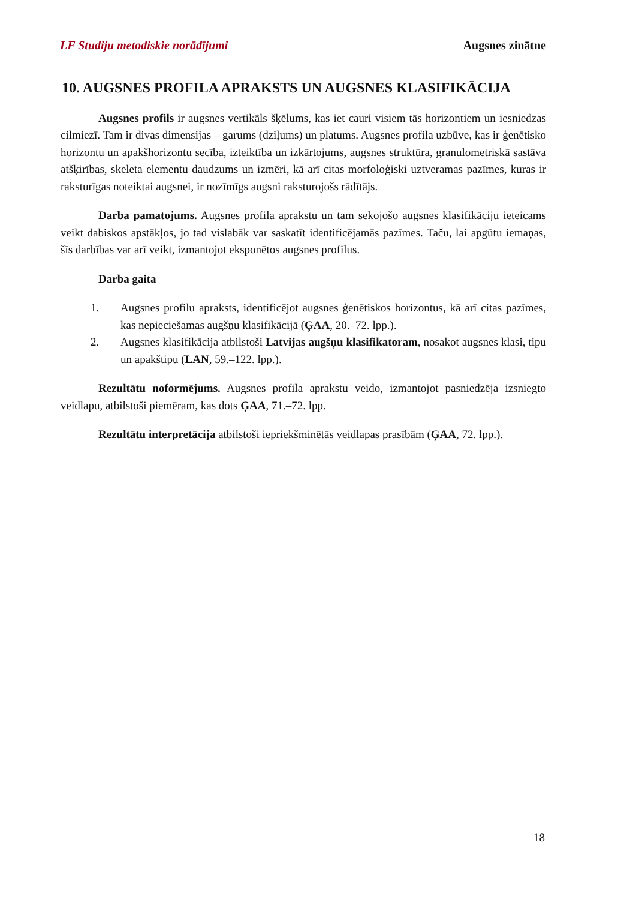LF Studiju metodiskie norādījumi Augsnes zinātne
10. AUGSNES PROFILA APRAKSTS UN AUGSNES KLASIFIKĀCIJA
Augsnes profils ir augsnes vertikāls šķēlums, kas iet cauri visiem tās horizontiem un iesniedzas cilmiezī. Tam ir divas dimensijas – garums (dziļums) un platums. Augsnes profila uzbūve, kas ir ģenētisko horizontu un apakšhorizontu secība, izteiktība un izkārtojums, augsnes struktūra, granulometriskā sastāva atšķirības, skeleta elementu daudzums un izmēri, kā arī citas morfoloģiski uztveramas pazīmes, kuras ir raksturīgas noteiktai augsnei, ir nozīmīgs augsni raksturojošs rādītājs.
Darba pamatojums. Augsnes profila aprakstu un tam sekojošo augsnes klasifikāciju ieteicams veikt dabiskos apstākļos, jo tad vislabāk var saskatīt identificējamās pazīmes. Taču, lai apgūtu iemaņas, šīs darbības var arī veikt, izmantojot eksponētos augsnes profilus.
Darba gaita
1. Augsnes profilu apraksts, identificējot augsnes ģenētiskos horizontus, kā arī citas pazīmes, kas nepieciešamas augšņu klasifikācijā (ĢAA, 20.–72. lpp.).
2. Augsnes klasifikācija atbilstoši Latvijas augšņu klasifikatoram, nosakot augsnes klasi, tipu un apakštipu (LAN, 59.–122. lpp.).
Rezultātu noformējums. Augsnes profila aprakstu veido, izmantojot pasniedzēja izsniegto veidlapu, atbilstoši piemēram, kas dots ĢAA, 71.–72. lpp.
Rezultātu interpretācija atbilstoši iepriekšminētās veidlapas prasībām (ĢAA, 72. lpp.).
18